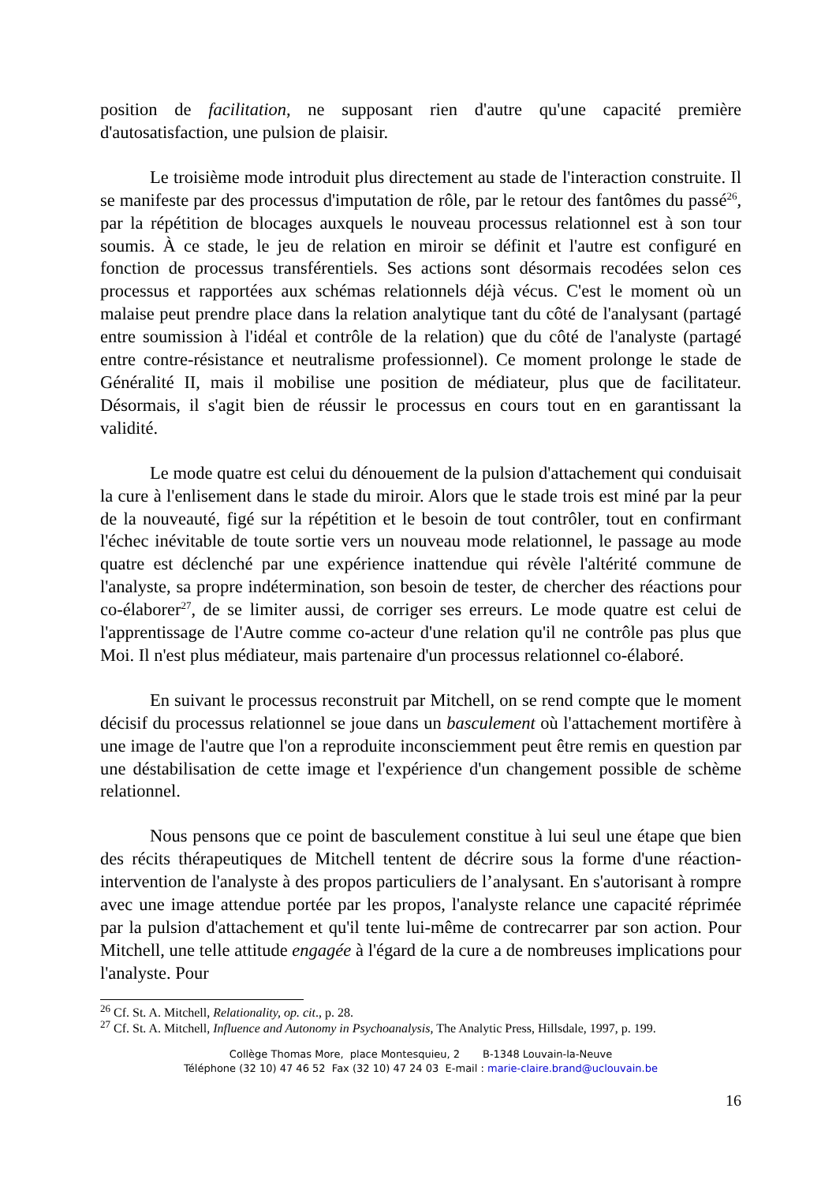position de facilitation, ne supposant rien d'autre qu'une capacité première d'autosatisfaction, une pulsion de plaisir.
Le troisième mode introduit plus directement au stade de l'interaction construite. Il se manifeste par des processus d'imputation de rôle, par le retour des fantômes du passé<sup>26</sup>, par la répétition de blocages auxquels le nouveau processus relationnel est à son tour soumis. À ce stade, le jeu de relation en miroir se définit et l'autre est configuré en fonction de processus transférentiels. Ses actions sont désormais recodées selon ces processus et rapportées aux schémas relationnels déjà vécus. C'est le moment où un malaise peut prendre place dans la relation analytique tant du côté de l'analysant (partagé entre soumission à l'idéal et contrôle de la relation) que du côté de l'analyste (partagé entre contre-résistance et neutralisme professionnel). Ce moment prolonge le stade de Généralité II, mais il mobilise une position de médiateur, plus que de facilitateur. Désormais, il s'agit bien de réussir le processus en cours tout en en garantissant la validité.
Le mode quatre est celui du dénouement de la pulsion d'attachement qui conduisait la cure à l'enlisement dans le stade du miroir. Alors que le stade trois est miné par la peur de la nouveauté, figé sur la répétition et le besoin de tout contrôler, tout en confirmant l'échec inévitable de toute sortie vers un nouveau mode relationnel, le passage au mode quatre est déclenché par une expérience inattendue qui révèle l'altérité commune de l'analyste, sa propre indétermination, son besoin de tester, de chercher des réactions pour co-élaborer<sup>27</sup>, de se limiter aussi, de corriger ses erreurs. Le mode quatre est celui de l'apprentissage de l'Autre comme co-acteur d'une relation qu'il ne contrôle pas plus que Moi. Il n'est plus médiateur, mais partenaire d'un processus relationnel co-élaboré.
En suivant le processus reconstruit par Mitchell, on se rend compte que le moment décisif du processus relationnel se joue dans un basculement où l'attachement mortifère à une image de l'autre que l'on a reproduite inconsciemment peut être remis en question par une déstabilisation de cette image et l'expérience d'un changement possible de schème relationnel.
Nous pensons que ce point de basculement constitue à lui seul une étape que bien des récits thérapeutiques de Mitchell tentent de décrire sous la forme d'une réaction-intervention de l'analyste à des propos particuliers de l’analysant. En s'autorisant à rompre avec une image attendue portée par les propos, l'analyste relance une capacité réprimée par la pulsion d'attachement et qu'il tente lui-même de contrecarrer par son action. Pour Mitchell, une telle attitude engagée à l'égard de la cure a de nombreuses implications pour l'analyste. Pour
<sup>26</sup> Cf. St. A. Mitchell, Relationality, op. cit., p. 28.
<sup>27</sup> Cf. St. A. Mitchell, Influence and Autonomy in Psychoanalysis, The Analytic Press, Hillsdale, 1997, p. 199.
Collège Thomas More, place Montesquieu, 2 B-1348 Louvain-la-Neuve
Téléphone (32 10) 47 46 52 Fax (32 10) 47 24 03 E-mail : marie-claire.brand@uclouvain.be
16